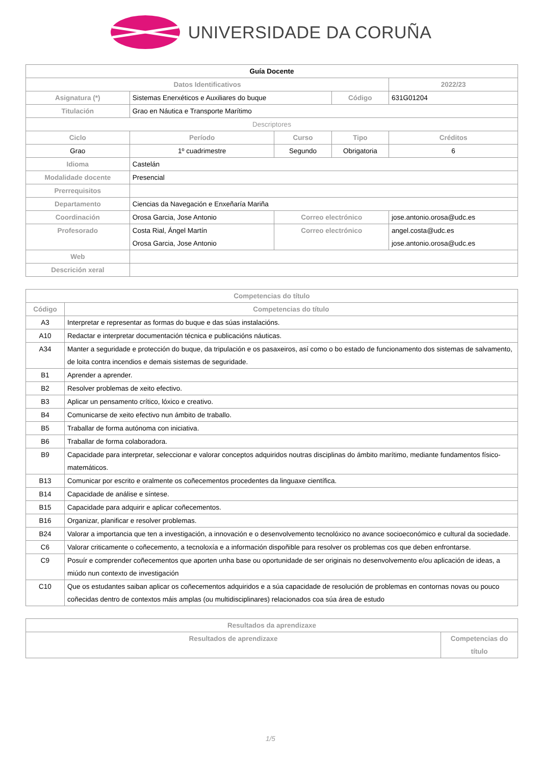UNIVERSIDADE DA CORUÑA
| Guía Docente | | | | | |
| Datos Identificativos | | | | 2022/23 | |
| Asignatura (*) | Sistemas Enerxéticos e Auxiliares do buque | | Código | 631G01204 | |
| Titulación | Grao en Náutica e Transporte Marítimo | | | | |
| Descriptores | | | | | |
| Ciclo | Período | Curso | Tipo | | Créditos |
| Grao | 1º cuadrimestre | Segundo | Obrigatoria | | 6 |
| Idioma | Castelán | | | | |
| Modalidade docente | Presencial | | | | |
| Prerrequisitos | | | | | |
| Departamento | Ciencias da Navegación e Enxeñaría Mariña | | | | |
| Coordinación | Orosa Garcia, Jose Antonio | Correo electrónico | | jose.antonio.orosa@udc.es | |
| Profesorado | Costa Rial, Ángel Martín Orosa Garcia, Jose Antonio | Correo electrónico | | angel.costa@udc.es jose.antonio.orosa@udc.es | |
| Web | | | | | |
| Descrición xeral | | | | | |
| Competencias do título | |
| --- | --- |
| Código | Competencias do título |
| A3 | Interpretar e representar as formas do buque e das súas instalacións. |
| A10 | Redactar e interpretar documentación técnica e publicacións náuticas. |
| A34 | Manter a seguridade e protección do buque, da tripulación e os pasaxeiros, así como o bo estado de funcionamento dos sistemas de salvamento, de loita contra incendios e demais sistemas de seguridade. |
| B1 | Aprender a aprender. |
| B2 | Resolver problemas de xeito efectivo. |
| B3 | Aplicar un pensamento crítico, lóxico e creativo. |
| B4 | Comunicarse de xeito efectivo nun ámbito de traballo. |
| B5 | Traballar de forma autónoma con iniciativa. |
| B6 | Traballar de forma colaboradora. |
| B9 | Capacidade para interpretar, seleccionar e valorar conceptos adquiridos noutras disciplinas do ámbito marítimo, mediante fundamentos físico-matemáticos. |
| B13 | Comunicar por escrito e oralmente os coñecementos procedentes da linguaxe científica. |
| B14 | Capacidade de análise e síntese. |
| B15 | Capacidade para adquirir e aplicar coñecementos. |
| B16 | Organizar, planificar e resolver problemas. |
| B24 | Valorar a importancia que ten a investigación, a innovación e o desenvolvemento tecnolóxico no avance socioeconómico e cultural da sociedade. |
| C6 | Valorar criticamente o coñecemento, a tecnoloxía e a información dispoñible para resolver os problemas cos que deben enfrontarse. |
| C9 | Posuír e comprender coñecementos que aporten unha base ou oportunidade de ser originais no desenvolvemento e/ou aplicación de ideas, a miúdo nun contexto de investigación |
| C10 | Que os estudantes saiban aplicar os coñecementos adquiridos e a súa capacidade de resolución de problemas en contornas novas ou pouco coñecidas dentro de contextos máis amplas (ou multidisciplinares) relacionados coa súa área de estudo |
| Resultados da aprendizaxe | |
| --- | --- |
| Resultados de aprendizaxe | Competencias do título |
1/5